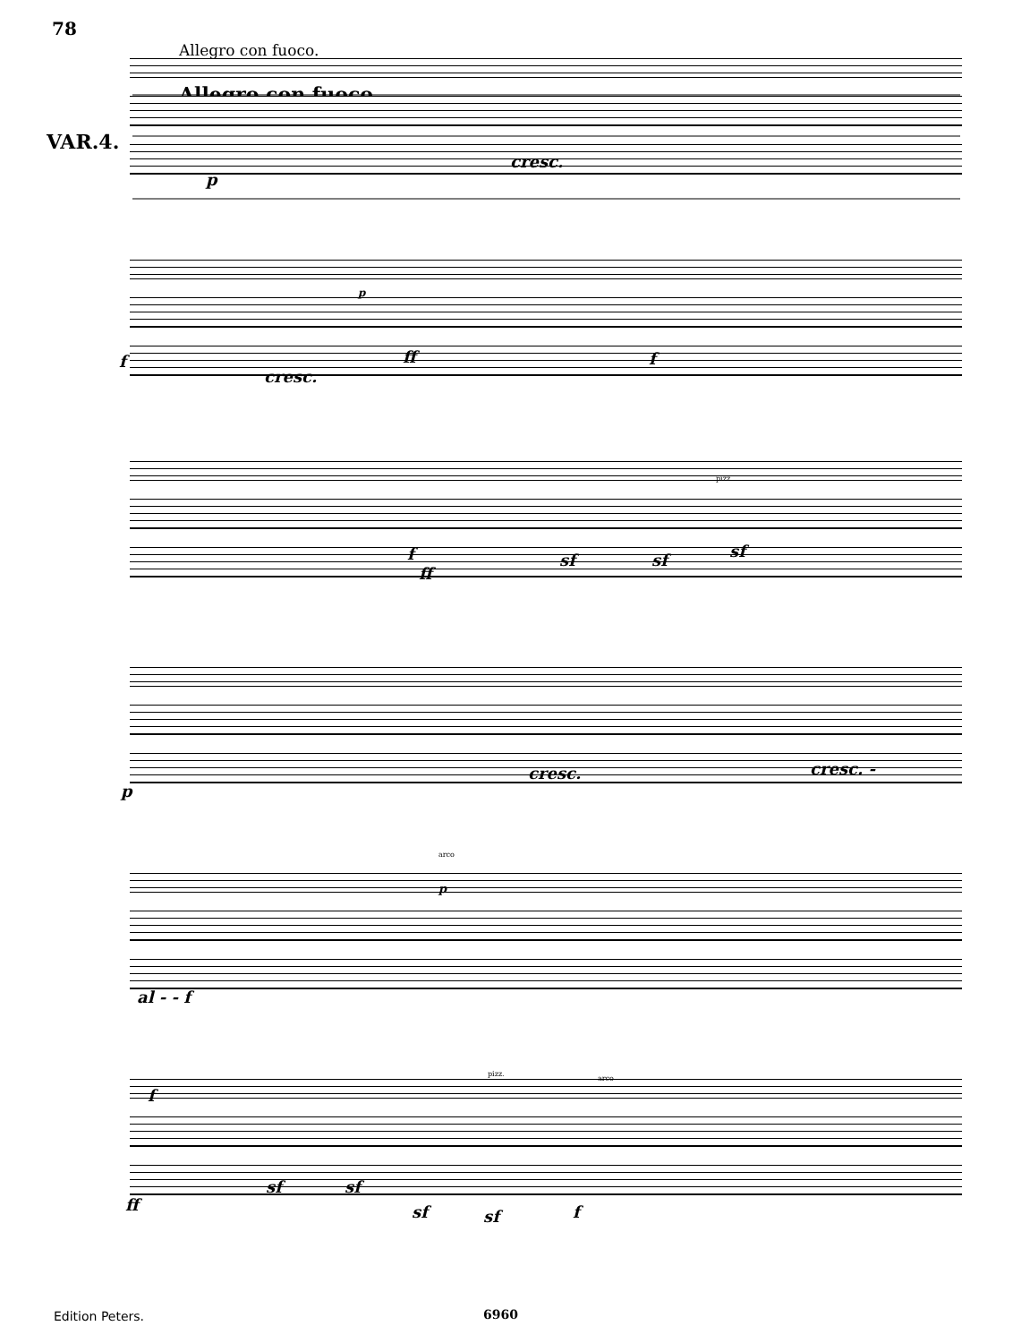78
Allegro con fuoco.
Allegro con fuoco.
VAR.4.
p
cresc.
f
cresc.
ff
p
f
f
pizz.
ff
sf sf sf
p
cresc. cresc. -
arco
p
al - - f
f
pizz.
arco
ff
sf sf
sf sf f
Edition Peters. 6960